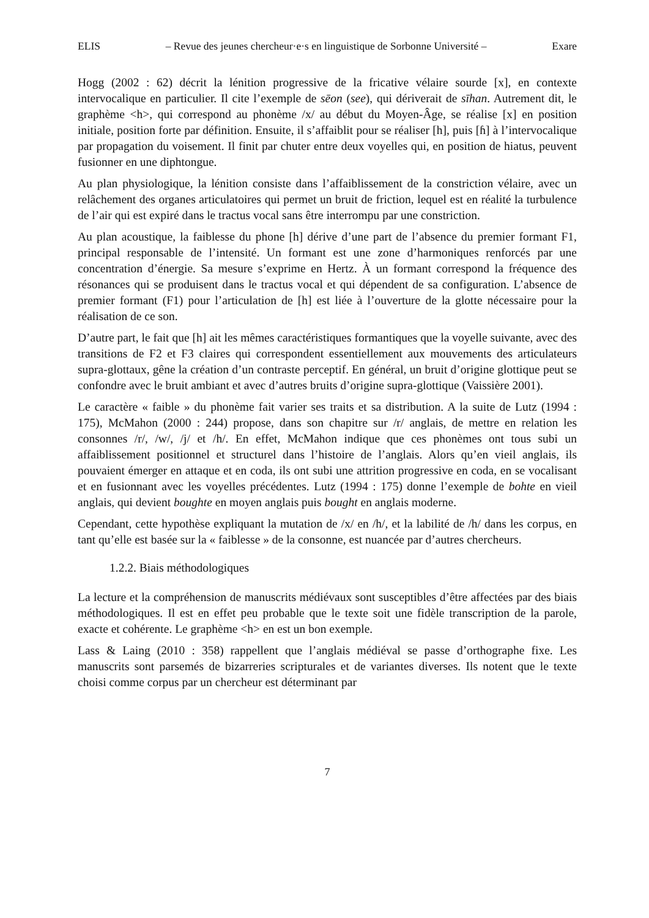ELIS – Revue des jeunes chercheur·e·s en linguistique de Sorbonne Université – Exare
Hogg (2002 : 62) décrit la lénition progressive de la fricative vélaire sourde [x], en contexte intervocalique en particulier. Il cite l’exemple de sēon (see), qui dériverait de sīhan. Autrement dit, le graphème <h>, qui correspond au phonème /x/ au début du Moyen-Âge, se réalise [x] en position initiale, position forte par définition. Ensuite, il s’affaiblit pour se réaliser [h], puis [ɦ] à l’intervocalique par propagation du voisement. Il finit par chuter entre deux voyelles qui, en position de hiatus, peuvent fusionner en une diphtongue.
Au plan physiologique, la lénition consiste dans l’affaiblissement de la constriction vélaire, avec un relâchement des organes articulatoires qui permet un bruit de friction, lequel est en réalité la turbulence de l’air qui est expiré dans le tractus vocal sans être interrompu par une constriction.
Au plan acoustique, la faiblesse du phone [h] dérive d’une part de l’absence du premier formant F1, principal responsable de l’intensité. Un formant est une zone d’harmoniques renforcés par une concentration d’énergie. Sa mesure s’exprime en Hertz. À un formant correspond la fréquence des résonances qui se produisent dans le tractus vocal et qui dépendent de sa configuration. L’absence de premier formant (F1) pour l’articulation de [h] est liée à l’ouverture de la glotte nécessaire pour la réalisation de ce son.
D’autre part, le fait que [h] ait les mêmes caractéristiques formantiques que la voyelle suivante, avec des transitions de F2 et F3 claires qui correspondent essentiellement aux mouvements des articulateurs supra-glottaux, gêne la création d’un contraste perceptif. En général, un bruit d’origine glottique peut se confondre avec le bruit ambiant et avec d’autres bruits d’origine supra-glottique (Vaissière 2001).
Le caractère « faible » du phonème fait varier ses traits et sa distribution. A la suite de Lutz (1994 : 175), McMahon (2000 : 244) propose, dans son chapitre sur /r/ anglais, de mettre en relation les consonnes /r/, /w/, /j/ et /h/. En effet, McMahon indique que ces phonèmes ont tous subi un affaiblissement positionnel et structurel dans l’histoire de l’anglais. Alors qu’en vieil anglais, ils pouvaient émerger en attaque et en coda, ils ont subi une attrition progressive en coda, en se vocalisant et en fusionnant avec les voyelles précédentes. Lutz (1994 : 175) donne l’exemple de bohte en vieil anglais, qui devient boughte en moyen anglais puis bought en anglais moderne.
Cependant, cette hypothèse expliquant la mutation de /x/ en /h/, et la labilité de /h/ dans les corpus, en tant qu’elle est basée sur la « faiblesse » de la consonne, est nuancée par d’autres chercheurs.
1.2.2. Biais méthodologiques
La lecture et la compréhension de manuscrits médiévaux sont susceptibles d’être affectées par des biais méthodologiques. Il est en effet peu probable que le texte soit une fidèle transcription de la parole, exacte et cohérente. Le graphème <h> en est un bon exemple.
Lass & Laing (2010 : 358) rappellent que l’anglais médiéval se passe d’orthographe fixe. Les manuscrits sont parsemés de bizarreries scripturales et de variantes diverses. Ils notent que le texte choisi comme corpus par un chercheur est déterminant par
7